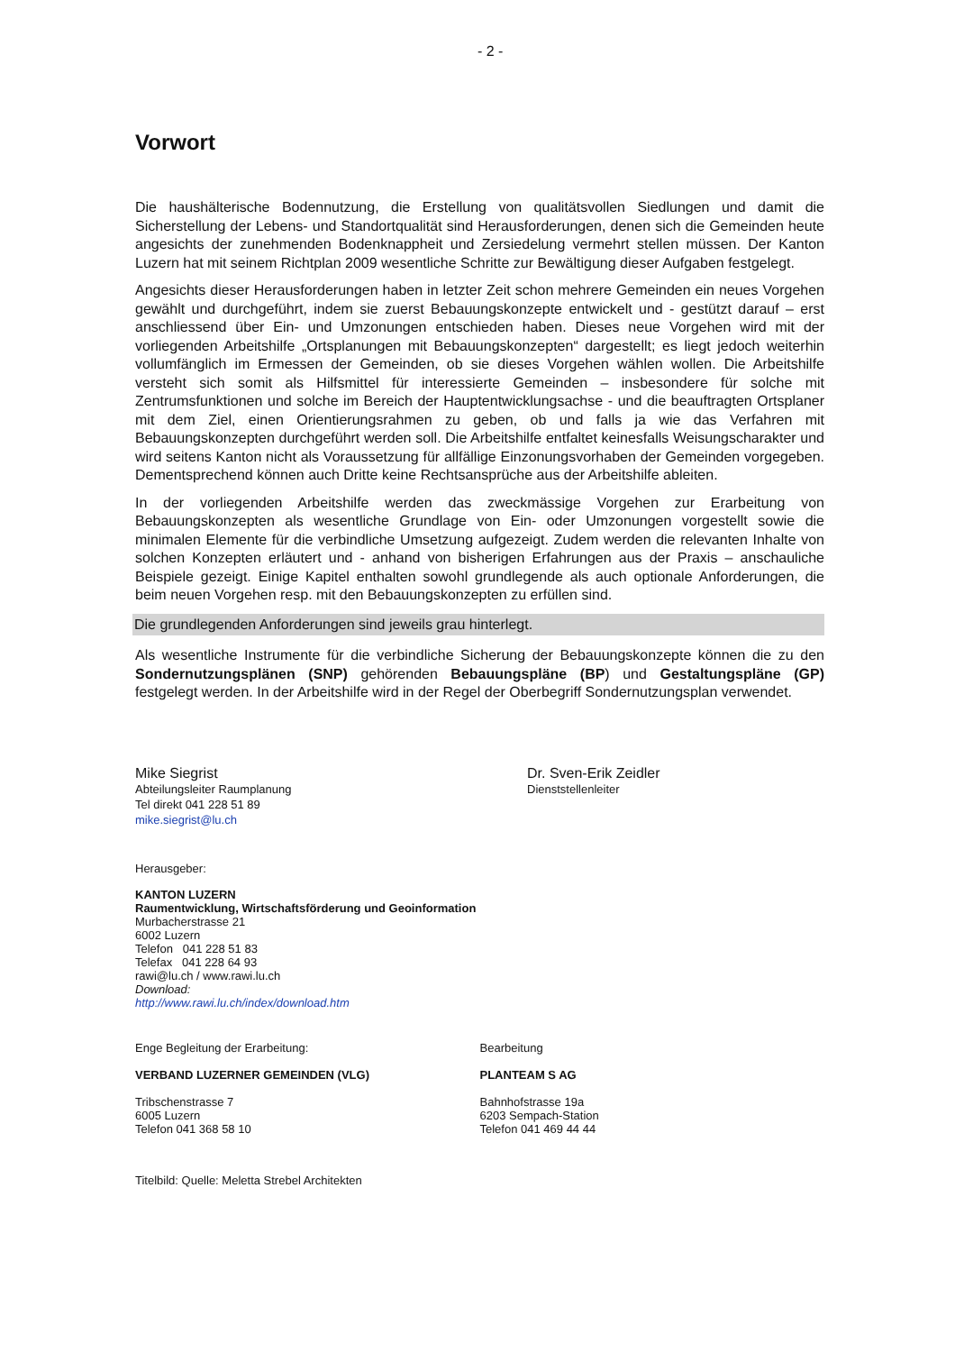- 2 -
Vorwort
Die haushälterische Bodennutzung, die Erstellung von qualitätsvollen Siedlungen und damit die Sicherstellung der Lebens- und Standortqualität sind Herausforderungen, denen sich die Gemeinden heute angesichts der zunehmenden Bodenknappheit und Zersiedelung vermehrt stellen müssen. Der Kanton Luzern hat mit seinem Richtplan 2009 wesentliche Schritte zur Bewältigung dieser Aufgaben festgelegt.
Angesichts dieser Herausforderungen haben in letzter Zeit schon mehrere Gemeinden ein neues Vorgehen gewählt und durchgeführt, indem sie zuerst Bebauungskonzepte entwickelt und - gestützt darauf – erst anschliessend über Ein- und Umzonungen entschieden haben. Dieses neue Vorgehen wird mit der vorliegenden Arbeitshilfe „Ortsplanungen mit Bebauungskonzepten“ dargestellt; es liegt jedoch weiterhin vollumfänglich im Ermessen der Gemeinden, ob sie dieses Vorgehen wählen wollen. Die Arbeitshilfe versteht sich somit als Hilfsmittel für interessierte Gemeinden – insbesondere für solche mit Zentrumsfunktionen und solche im Bereich der Hauptentwicklungsachse - und die beauftragten Ortsplaner mit dem Ziel, einen Orientierungsrahmen zu geben, ob und falls ja wie das Verfahren mit Bebauungskonzepten durchgeführt werden soll. Die Arbeitshilfe entfaltet keinesfalls Weisungscharakter und wird seitens Kanton nicht als Voraussetzung für allfällige Einzonungsvorhaben der Gemeinden vorgegeben. Dementsprechend können auch Dritte keine Rechtsansprüche aus der Arbeitshilfe ableiten.
In der vorliegenden Arbeitshilfe werden das zweckmässige Vorgehen zur Erarbeitung von Bebauungskonzepten als wesentliche Grundlage von Ein- oder Umzonungen vorgestellt sowie die minimalen Elemente für die verbindliche Umsetzung aufgezeigt. Zudem werden die relevanten Inhalte von solchen Konzepten erläutert und - anhand von bisherigen Erfahrungen aus der Praxis – anschauliche Beispiele gezeigt. Einige Kapitel enthalten sowohl grundlegende als auch optionale Anforderungen, die beim neuen Vorgehen resp. mit den Bebauungskonzepten zu erfüllen sind.
Die grundlegenden Anforderungen sind jeweils grau hinterlegt.
Als wesentliche Instrumente für die verbindliche Sicherung der Bebauungskonzepte können die zu den Sondernutzungsplänen (SNP) gehörenden Bebauungspläne (BP) und Gestaltungspläne (GP) festgelegt werden. In der Arbeitshilfe wird in der Regel der Oberbegriff Sondernutzungsplan verwendet.
Mike Siegrist
Abteilungsleiter Raumplanung
Tel direkt 041 228 51 89
mike.siegrist@lu.ch
Dr. Sven-Erik Zeidler
Dienststellenleiter
Herausgeber:
KANTON LUZERN
Raumentwicklung, Wirtschaftsförderung und Geoinformation
Murbacherstrasse 21
6002 Luzern
Telefon 041 228 51 83
Telefax 041 228 64 93
rawi@lu.ch / www.rawi.lu.ch
Download:
http://www.rawi.lu.ch/index/download.htm
Enge Begleitung der Erarbeitung:
VERBAND LUZERNER GEMEINDEN (VLG)
Tribschenstrasse 7
6005 Luzern
Telefon 041 368 58 10
Bearbeitung
PLANTEAM S AG
Bahnhofstrasse 19a
6203 Sempach-Station
Telefon 041 469 44 44
Titelbild: Quelle: Meletta Strebel Architekten